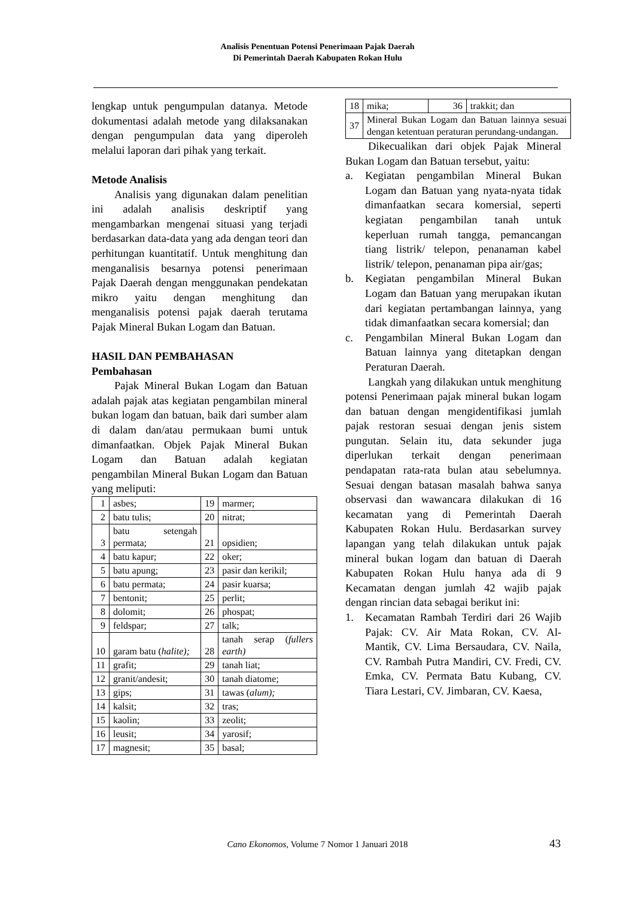Analisis Penentuan Potensi Penerimaan Pajak Daerah
Di Pemerintah Daerah Kabupaten Rokan Hulu
lengkap untuk pengumpulan datanya. Metode dokumentasi adalah metode yang dilaksanakan dengan pengumpulan data yang diperoleh melalui laporan dari pihak yang terkait.
Metode Analisis
Analisis yang digunakan dalam penelitian ini adalah analisis deskriptif yang mengambarkan mengenai situasi yang terjadi berdasarkan data-data yang ada dengan teori dan perhitungan kuantitatif. Untuk menghitung dan menganalisis besarnya potensi penerimaan Pajak Daerah dengan menggunakan pendekatan mikro yaitu dengan menghitung dan menganalisis potensi pajak daerah terutama Pajak Mineral Bukan Logam dan Batuan.
HASIL DAN PEMBAHASAN
Pembahasan
Pajak Mineral Bukan Logam dan Batuan adalah pajak atas kegiatan pengambilan mineral bukan logam dan batuan, baik dari sumber alam di dalam dan/atau permukaan bumi untuk dimanfaatkan. Objek Pajak Mineral Bukan Logam dan Batuan adalah kegiatan pengambilan Mineral Bukan Logam dan Batuan yang meliputi:
| 1 | asbes; | 19 | marmer; |
| 2 | batu tulis; | 20 | nitrat; |
| 3 | batu setengah permata; | 21 | opsidien; |
| 4 | batu kapur; | 22 | oker; |
| 5 | batu apung; | 23 | pasir dan kerikil; |
| 6 | batu permata; | 24 | pasir kuarsa; |
| 7 | bentonit; | 25 | perlit; |
| 8 | dolomit; | 26 | phospat; |
| 9 | feldspar; | 27 | talk; |
| 10 | garam batu ( halite); | 28 | tanah serap ( fullers earth) |
| 11 | grafit; | 29 | tanah liat; |
| 12 | granit/andesit; | 30 | tanah diatome; |
| 13 | gips; | 31 | tawas ( alum); |
| 14 | kalsit; | 32 | tras; |
| 15 | kaolin; | 33 | zeolit; |
| 16 | leusit; | 34 | yarosif; |
| 17 | magnesit; | 35 | basal; |
| 18 | mika; | 36 | trakkit; dan |
| 37 | Mineral Bukan Logam dan Batuan lainnya sesuai dengan ketentuan peraturan perundang-undangan. | | |
Dikecualikan dari objek Pajak Mineral Bukan Logam dan Batuan tersebut, yaitu:
a. Kegiatan pengambilan Mineral Bukan Logam dan Batuan yang nyata-nyata tidak dimanfaatkan secara komersial, seperti kegiatan pengambilan tanah untuk keperluan rumah tangga, pemancangan tiang listrik/ telepon, penanaman kabel listrik/ telepon, penanaman pipa air/gas;
b. Kegiatan pengambilan Mineral Bukan Logam dan Batuan yang merupakan ikutan dari kegiatan pertambangan lainnya, yang tidak dimanfaatkan secara komersial; dan
c. Pengambilan Mineral Bukan Logam dan Batuan lainnya yang ditetapkan dengan Peraturan Daerah.
Langkah yang dilakukan untuk menghitung potensi Penerimaan pajak mineral bukan logam dan batuan dengan mengidentifikasi jumlah pajak restoran sesuai dengan jenis sistem pungutan. Selain itu, data sekunder juga diperlukan terkait dengan penerimaan pendapatan rata-rata bulan atau sebelumnya. Sesuai dengan batasan masalah bahwa sanya observasi dan wawancara dilakukan di 16 kecamatan yang di Pemerintah Daerah Kabupaten Rokan Hulu. Berdasarkan survey lapangan yang telah dilakukan untuk pajak mineral bukan logam dan batuan di Daerah Kabupaten Rokan Hulu hanya ada di 9 Kecamatan dengan jumlah 42 wajib pajak dengan rincian data sebagai berikut ini:
1. Kecamatan Rambah Terdiri dari 26 Wajib Pajak: CV. Air Mata Rokan, CV. Al- Mantik, CV. Lima Bersaudara, CV. Naila, CV. Rambah Putra Mandiri, CV. Fredi, CV. Emka, CV. Permata Batu Kubang, CV. Tiara Lestari, CV. Jimbaran, CV. Kaesa,
Cano Ekonomos, Volume 7 Nomor 1 Januari 2018 43